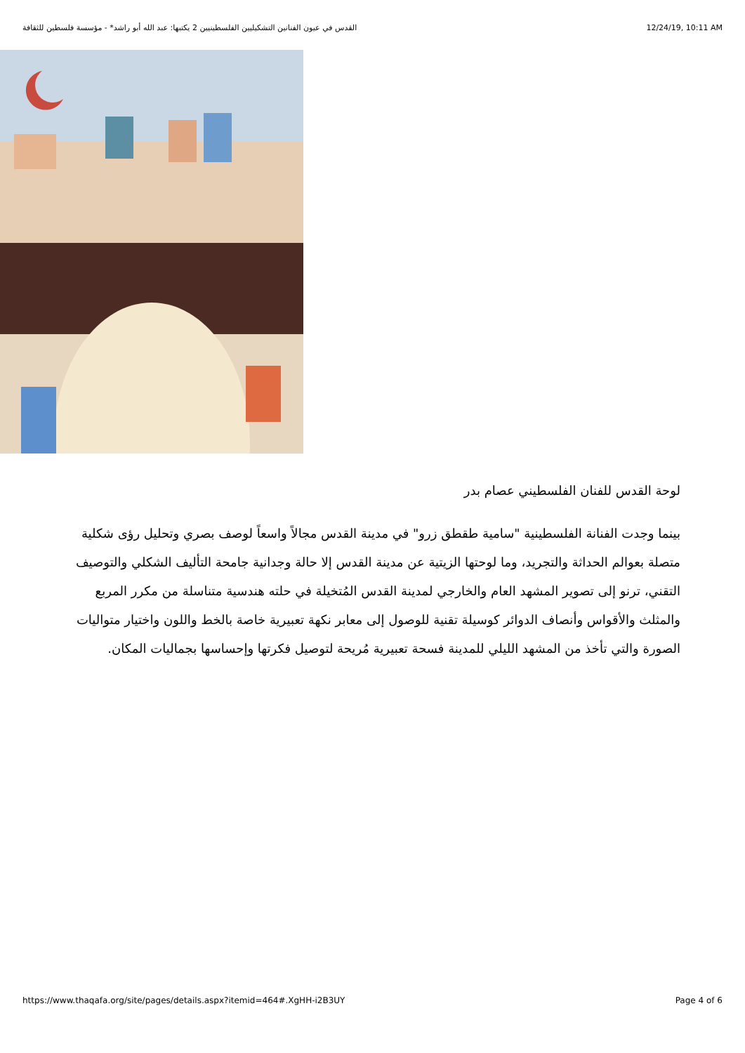القدس في عيون الفنانين التشكيليين الفلسطينيين 2 يكتبها: عبد الله أبو راشد* - مؤسسة فلسطين للثقافة 12/24/19, 10:11 AM
لوحة القدس للفنان الفلسطيني عصام بدر
بينما وجدت الفنانة الفلسطينية "سامية طقطق زرو" في مدينة القدس مجالاً واسعاً لوصف بصري وتحليل رؤى شكلية متصلة بعوالم الحداثة والتجريد، وما لوحتها الزيتية عن مدينة القدس إلا حالة وجدانية جامحة التأليف الشكلي والتوصيف التقني، ترنو إلى تصوير المشهد العام والخارجي لمدينة القدس المُتخيلة في حلته هندسية متناسلة من مكرر المربع والمثلث والأقواس وأنصاف الدوائر كوسيلة تقنية للوصول إلى معابر نكهة تعبيرية خاصة بالخط واللون واختيار متواليات الصورة والتي تأخذ من المشهد الليلي للمدينة فسحة تعبيرية مُريحة لتوصيل فكرتها وإحساسها بجماليات المكان.
https://www.thaqafa.org/site/pages/details.aspx?itemid=464#.XgHH-i2B3UY Page 4 of 6